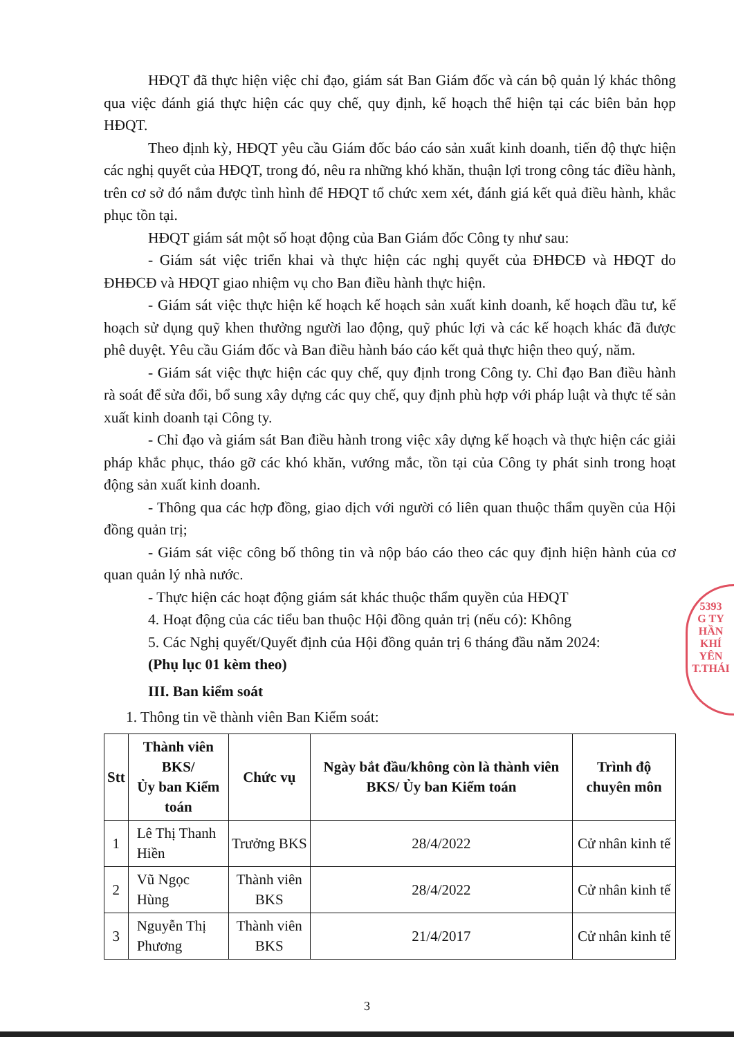HĐQT đã thực hiện việc chỉ đạo, giám sát Ban Giám đốc và cán bộ quản lý khác thông qua việc đánh giá thực hiện các quy chế, quy định, kế hoạch thể hiện tại các biên bản họp HĐQT.
Theo định kỳ, HĐQT yêu cầu Giám đốc báo cáo sản xuất kinh doanh, tiến độ thực hiện các nghị quyết của HĐQT, trong đó, nêu ra những khó khăn, thuận lợi trong công tác điều hành, trên cơ sở đó nắm được tình hình để HĐQT tổ chức xem xét, đánh giá kết quả điều hành, khắc phục tồn tại.
HĐQT giám sát một số hoạt động của Ban Giám đốc Công ty như sau:
- Giám sát việc triển khai và thực hiện các nghị quyết của ĐHĐCĐ và HĐQT do ĐHĐCĐ và HĐQT giao nhiệm vụ cho Ban điều hành thực hiện.
- Giám sát việc thực hiện kế hoạch kế hoạch sản xuất kinh doanh, kế hoạch đầu tư, kế hoạch sử dụng quỹ khen thưởng người lao động, quỹ phúc lợi và các kế hoạch khác đã được phê duyệt. Yêu cầu Giám đốc và Ban điều hành báo cáo kết quả thực hiện theo quý, năm.
- Giám sát việc thực hiện các quy chế, quy định trong Công ty. Chỉ đạo Ban điều hành rà soát để sửa đổi, bổ sung xây dựng các quy chế, quy định phù hợp với pháp luật và thực tế sản xuất kinh doanh tại Công ty.
- Chỉ đạo và giám sát Ban điều hành trong việc xây dựng kế hoạch và thực hiện các giải pháp khắc phục, tháo gỡ các khó khăn, vướng mắc, tồn tại của Công ty phát sinh trong hoạt động sản xuất kinh doanh.
- Thông qua các hợp đồng, giao dịch với người có liên quan thuộc thẩm quyền của Hội đồng quản trị;
- Giám sát việc công bố thông tin và nộp báo cáo theo các quy định hiện hành của cơ quan quản lý nhà nước.
- Thực hiện các hoạt động giám sát khác thuộc thẩm quyền của HĐQT
4. Hoạt động của các tiểu ban thuộc Hội đồng quản trị (nếu có): Không
5. Các Nghị quyết/Quyết định của Hội đồng quản trị 6 tháng đầu năm 2024:
(Phụ lục 01 kèm theo)
III. Ban kiểm soát
1. Thông tin về thành viên Ban Kiểm soát:
| Stt | Thành viên BKS/ Ủy ban Kiểm toán | Chức vụ | Ngày bắt đầu/không còn là thành viên BKS/ Ủy ban Kiểm toán | Trình độ chuyên môn |
| --- | --- | --- | --- | --- |
| 1 | Lê Thị Thanh Hiền | Trưởng BKS | 28/4/2022 | Cử nhân kinh tế |
| 2 | Vũ Ngọc Hùng | Thành viên BKS | 28/4/2022 | Cử nhân kinh tế |
| 3 | Nguyễn Thị Phương | Thành viên BKS | 21/4/2017 | Cử nhân kinh tế |
3
5393
G TY
HẦN
KHÍ
YÊN
T.THÁI